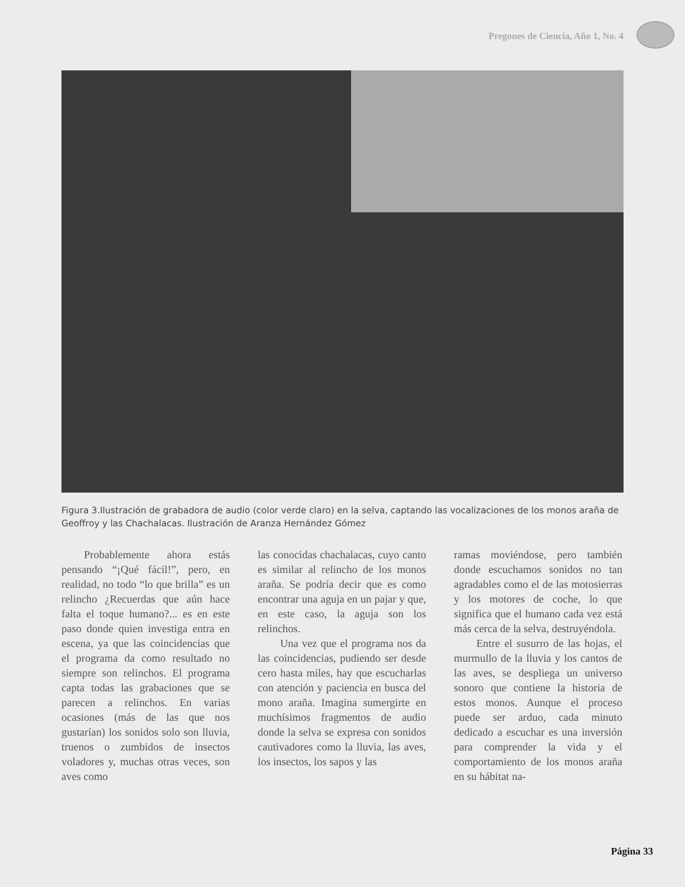Pregones de Ciencia, Año 1, No. 4
Figura 3.Ilustración de grabadora de audio (color verde claro) en la selva, captando las vocalizaciones de los monos araña de Geoffroy y las Chachalacas. Ilustración de Aranza Hernández Gómez
Probablemente ahora estás pensando “¡Qué fácil!”, pero, en realidad, no todo “lo que brilla” es un relincho ¿Recuerdas que aún hace falta el toque humano?... es en este paso donde quien investiga entra en escena, ya que las coincidencias que el programa da como resultado no siempre son relinchos. El programa capta todas las grabaciones que se parecen a relinchos. En varias ocasiones (más de las que nos gustarían) los sonidos solo son lluvia, truenos o zumbidos de insectos voladores y, muchas otras veces, son aves como
las conocidas chachalacas, cuyo canto es similar al relincho de los monos araña. Se podría decir que es como encontrar una aguja en un pajar y que, en este caso, la aguja son los relinchos.
Una vez que el programa nos da las coincidencias, pudiendo ser desde cero hasta miles, hay que escucharlas con atención y paciencia en busca del mono araña. Imagina sumergirte en muchísimos fragmentos de audio donde la selva se expresa con sonidos cautivadores como la lluvia, las aves, los insectos, los sapos y las
ramas moviéndose, pero también donde escuchamos sonidos no tan agradables como el de las motosierras y los motores de coche, lo que significa que el humano cada vez está más cerca de la selva, destruyéndola.
Entre el susurro de las hojas, el murmullo de la lluvia y los cantos de las aves, se despliega un universo sonoro que contiene la historia de estos monos. Aunque el proceso puede ser arduo, cada minuto dedicado a escuchar es una inversión para comprender la vida y el comportamiento de los monos araña en su hábitat na-
Página 33